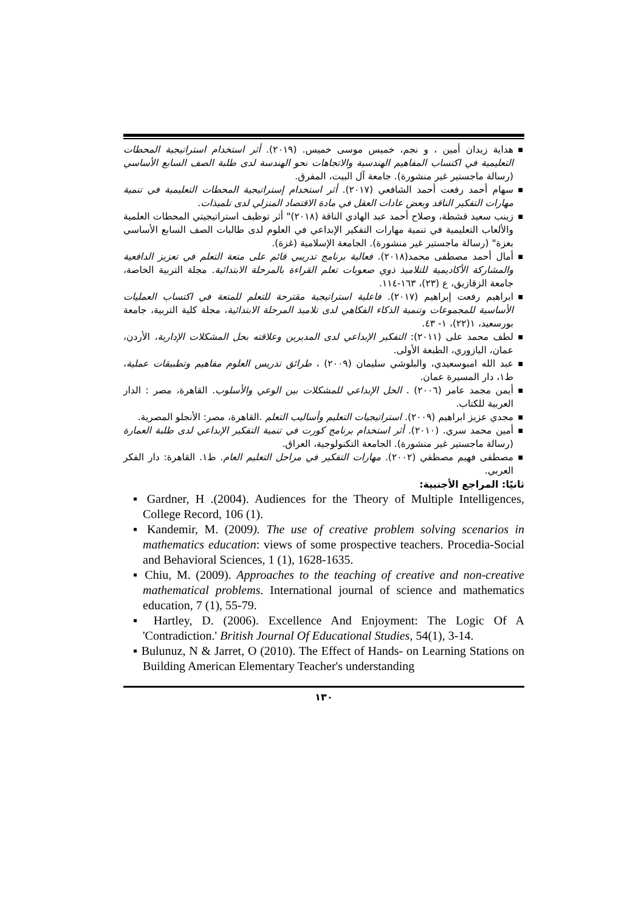■ هداية زيدان أمين ، و نجم، خميس موسى خميس. (٢٠١٩). أثر استخدام استراتيجية المحطات التعليمية في اكتساب المفاهيم الهندسية والاتجاهات نحو الهندسة لدى طلبة الصف السابع الأساسي (رسالة ماجستير غير منشورة). جامعة آل البيت، المفرق.
■ سهام أحمد رفعت أحمد الشافعي (٢٠١٧). أثر استخدام إستراتيجية المحطات التعليمية في تنمية مهارات التفكير الناقد وبعض عادات العقل في مادة الاقتصاد المنزلي لدى تلميذات.
■ زينب سعيد قشطة، وصلاح أحمد عبد الهادي الناقة (٢٠١٨)" أثر توظيف استراتيجيتي المحطات العلمية والألعاب التعليمية في تنمية مهارات التفكير الإبداعي في العلوم لدى طالبات الصف السابع الأساسي بغزة" (رسالة ماجستير غير منشورة). الجامعة الإسلامية (غزة).
■ أمال أحمد مصطفى محمد(٢٠١٨). فعالية برنامج تدريبي قائم على متعة التعلم في تعزيز الدافعية والمشاركة الأكاديمية للتلاميذ ذوي صعوبات تعلم القراءة بالمرحلة الابتدائية. مجلة التربية الخاصة، جامعة الزقازيق، ع (٢٣)، ١٦٣-١١٤.
■ ابراهيم رفعت إبراهيم (٢٠١٧). فاعلية استراتيجية مقترحة للتعلم للمتعة في اكتساب العمليات الأساسية للمجموعات وتنمية الذكاء الفكاهي لدى تلاميذ المرحلة الابتدائية، مجلة كلية التربية، جامعة بورسعيد، ١(٢٢)، ١- ٤٣.
■ لطف محمد على (٢٠١١): التفكير الإبداعي لدى المديرين وعلاقته بحل المشكلات الإدارية، الأردن، عمان، اليازوري، الطبعة الأولى.
■ عبد الله امبوسعيدي، والبلوشي سليمان (٢٠٠٩) ، طرائق تدريس العلوم مفاهيم وتطبيقات عملية، ط١، دار المسيرة عمان.
■ أيمن مجمد عامر (٢٠٠٦) . الحل الإبداعي للمشكلات بين الوعي والأسلوب. القاهرة، مصر : الدار العربية للكتاب.
■ مجدي عزيز ابراهيم (٢٠٠٩). استراتيجيات التعليم وأساليب التعلم .القاهرة، مصر: الأنجلو المصرية.
■ أمين محمد سري. (٢٠١٠). أثر استخدام برنامج كورت في تنمية التفكير الإبداعي لدى طلبة العمارة (رسالة ماجستير غير منشورة). الجامعة التكنولوجية، العراق.
■ مصطفى فهيم مصطفي (٢٠٠٢). مهارات التفكير في مراحل التعليم العام. ط١. القاهرة: دار الفكر العربي.
ثانيًا: المراجع الأجنبية:
▪ Gardner, H .(2004). Audiences for the Theory of Multiple Intelligences, College Record, 106 (1).
▪ Kandemir, M. (2009). The use of creative problem solving scenarios in mathematics education: views of some prospective teachers. Procedia-Social and Behavioral Sciences, 1 (1), 1628-1635.
▪ Chiu, M. (2009). Approaches to the teaching of creative and non-creative mathematical problems. International journal of science and mathematics education, 7 (1), 55-79.
▪ Hartley, D. (2006). Excellence And Enjoyment: The Logic Of A 'Contradiction.' British Journal Of Educational Studies, 54(1), 3-14.
▪ Bulunuz, N & Jarret, O (2010). The Effect of Hands- on Learning Stations on Building American Elementary Teacher's understanding
١٣٠